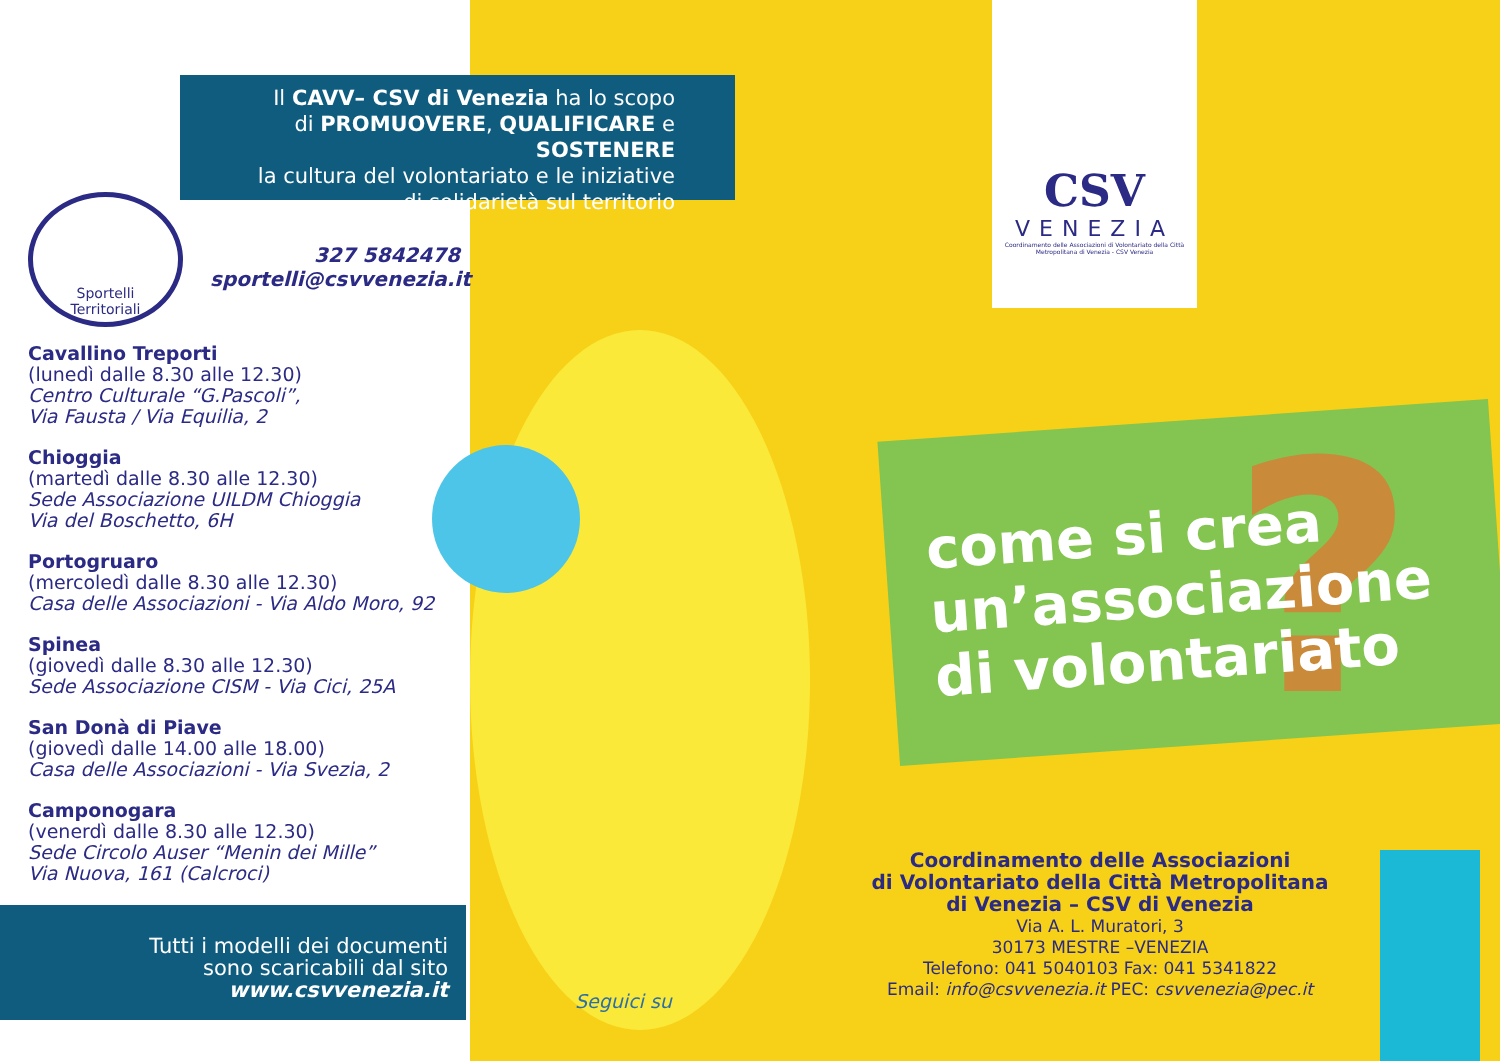?
Il CAVV– CSV di Venezia ha lo scopo
di PROMUOVERE, QUALIFICARE e SOSTENERE
la cultura del volontariato e le iniziative
di solidarietà sul territorio
Sportelli
Territoriali
327 5842478
sportelli@csvvenezia.it
Cavallino Treporti
(lunedì dalle 8.30 alle 12.30)
Centro Culturale “G.Pascoli”,
Via Fausta / Via Equilia, 2
Chioggia
(martedì dalle 8.30 alle 12.30)
Sede Associazione UILDM Chioggia
Via del Boschetto, 6H
Portogruaro
(mercoledì dalle 8.30 alle 12.30)
Casa delle Associazioni - Via Aldo Moro, 92
Spinea
(giovedì dalle 8.30 alle 12.30)
Sede Associazione CISM - Via Cici, 25A
San Donà di Piave
(giovedì dalle 14.00 alle 18.00)
Casa delle Associazioni - Via Svezia, 2
Camponogara
(venerdì dalle 8.30 alle 12.30)
Sede Circolo Auser “Menin dei Mille”
Via Nuova, 161 (Calcroci)
Tutti i modelli dei documenti
sono scaricabili dal sito
www.csvvenezia.it
Seguici su
CSV
VENEZIA
Coordinamento delle Associazioni di Volontariato della Città Metropolitana di Venezia - CSV Venezia
come si crea
un’associazione
di volontariato
Coordinamento delle Associazioni
di Volontariato della Città Metropolitana
di Venezia – CSV di Venezia
Via A. L. Muratori, 3
30173 MESTRE –VENEZIA
Telefono: 041 5040103 Fax: 041 5341822
Email: info@csvvenezia.it PEC: csvvenezia@pec.it